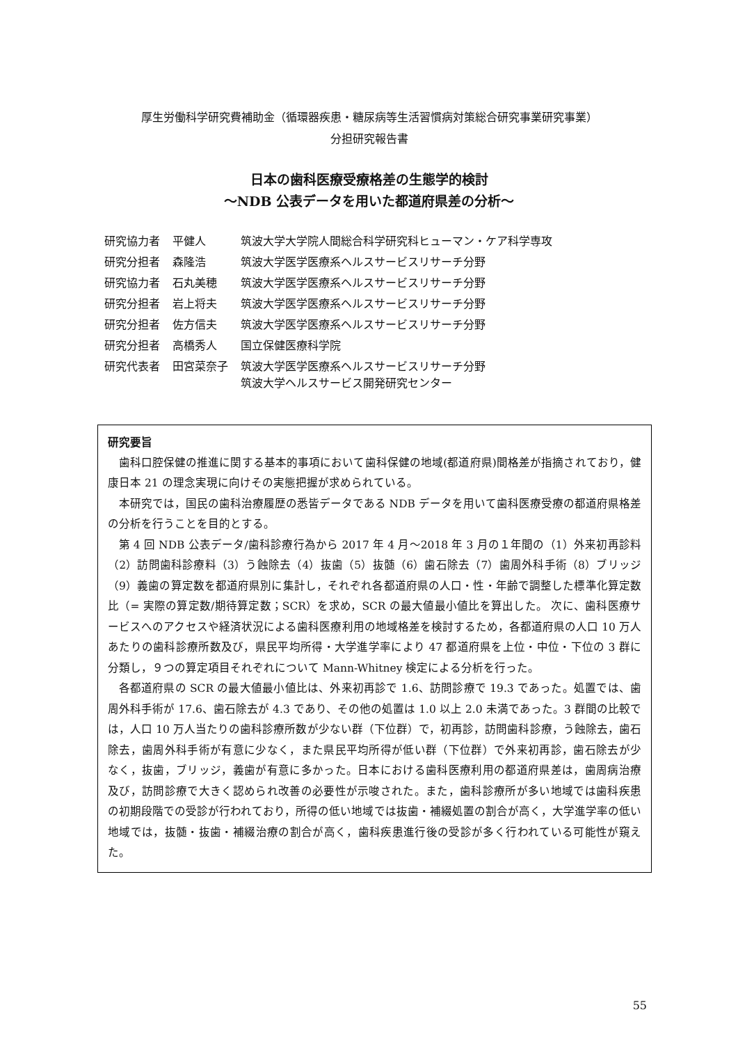厚生労働科学研究費補助金（循環器疾患・糖尿病等生活習慣病対策総合研究事業研究事業）
分担研究報告書
日本の歯科医療受療格差の生態学的検討
～NDB 公表データを用いた都道府県差の分析～
| 研究協力者 | 平健人 | 筑波大学大学院人間総合科学研究科ヒューマン・ケア科学専攻 |
| 研究分担者 | 森隆浩 | 筑波大学医学医療系ヘルスサービスリサーチ分野 |
| 研究協力者 | 石丸美穂 | 筑波大学医学医療系ヘルスサービスリサーチ分野 |
| 研究分担者 | 岩上将夫 | 筑波大学医学医療系ヘルスサービスリサーチ分野 |
| 研究分担者 | 佐方信夫 | 筑波大学医学医療系ヘルスサービスリサーチ分野 |
| 研究分担者 | 高橋秀人 | 国立保健医療科学院 |
| 研究代表者 | 田宮菜奈子 | 筑波大学医学医療系ヘルスサービスリサーチ分野 筑波大学ヘルスサービス開発研究センター |
研究要旨
歯科口腔保健の推進に関する基本的事項において歯科保健の地域(都道府県)間格差が指摘されており，健康日本 21 の理念実現に向けその実態把握が求められている。
本研究では，国民の歯科治療履歴の悉皆データである NDB データを用いて歯科医療受療の都道府県格差の分析を行うことを目的とする。
第 4 回 NDB 公表データ/歯科診療行為から 2017 年 4 月～2018 年 3 月の１年間の（1）外来初再診料（2）訪問歯科診療料（3）う蝕除去（4）抜歯（5）抜髄（6）歯石除去（7）歯周外科手術（8）ブリッジ（9）義歯の算定数を都道府県別に集計し，それぞれ各都道府県の人口・性・年齢で調整した標準化算定数比（= 実際の算定数/期待算定数；SCR）を求め，SCR の最大値最小値比を算出した。 次に、歯科医療サービスへのアクセスや経済状況による歯科医療利用の地域格差を検討するため，各都道府県の人口 10 万人あたりの歯科診療所数及び，県民平均所得・大学進学率により 47 都道府県を上位・中位・下位の 3 群に分類し，９つの算定項目それぞれについて Mann-Whitney 検定による分析を行った。
各都道府県の SCR の最大値最小値比は、外来初再診で 1.6、訪問診療で 19.3 であった。処置では、歯周外科手術が 17.6、歯石除去が 4.3 であり、その他の処置は 1.0 以上 2.0 未満であった。3 群間の比較では，人口 10 万人当たりの歯科診療所数が少ない群（下位群）で，初再診，訪問歯科診療，う蝕除去，歯石除去，歯周外科手術が有意に少なく，また県民平均所得が低い群（下位群）で外来初再診，歯石除去が少なく，抜歯，ブリッジ，義歯が有意に多かった。日本における歯科医療利用の都道府県差は，歯周病治療及び，訪問診療で大きく認められ改善の必要性が示唆された。また，歯科診療所が多い地域では歯科疾患の初期段階での受診が行われており，所得の低い地域では抜歯・補綴処置の割合が高く，大学進学率の低い地域では，抜髄・抜歯・補綴治療の割合が高く，歯科疾患進行後の受診が多く行われている可能性が窺えた。
55